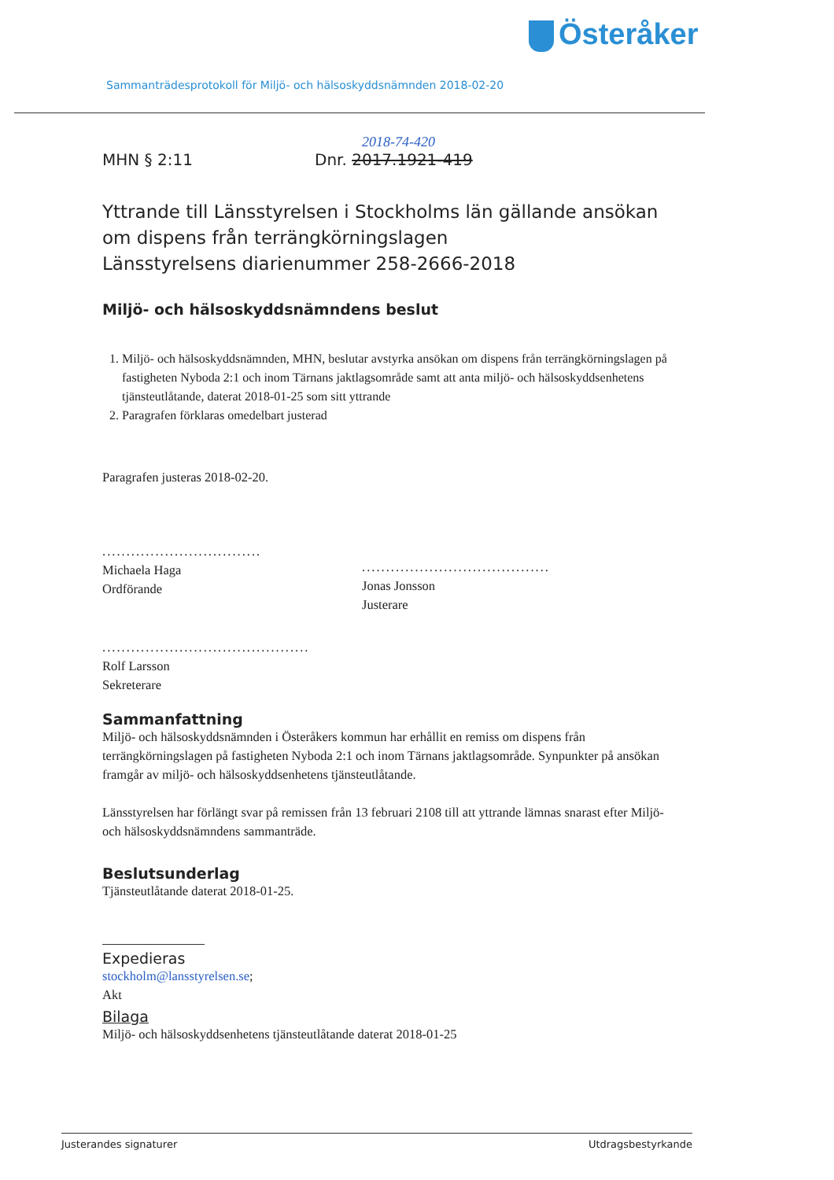Österåker
Sammanträdesprotokoll för Miljö- och hälsoskyddsnämnden 2018-02-20
2018-74-420
MHN § 2:11 Dnr. 2017.1921-419
Yttrande till Länsstyrelsen i Stockholms län gällande ansökan om dispens från terrängkörningslagen
Länsstyrelsens diarienummer 258-2666-2018
Miljö- och hälsoskyddsnämndens beslut
1. Miljö- och hälsoskyddsnämnden, MHN, beslutar avstyrka ansökan om dispens från terrängkörningslagen på fastigheten Nyboda 2:1 och inom Tärnans jaktlagsområde samt att anta miljö- och hälsoskyddsenhetens tjänsteutlåtande, daterat 2018-01-25 som sitt yttrande
2. Paragrafen förklaras omedelbart justerad
Paragrafen justeras 2018-02-20.
.................................
Michaela Haga
Ordförande
...........................................
Rolf Larsson
Sekreterare
.......................................
Jonas Jonsson
Justerare
Sammanfattning
Miljö- och hälsoskyddsnämnden i Österåkers kommun har erhållit en remiss om dispens från terrängkörningslagen på fastigheten Nyboda 2:1 och inom Tärnans jaktlagsområde. Synpunkter på ansökan framgår av miljö- och hälsoskyddsenhetens tjänsteutlåtande.
Länsstyrelsen har förlängt svar på remissen från 13 februari 2108 till att yttrande lämnas snarast efter Miljö- och hälsoskyddsnämndens sammanträde.
Beslutsunderlag
Tjänsteutlåtande daterat 2018-01-25.
Expedieras
stockholm@lansstyrelsen.se;
Akt
Bilaga
Miljö- och hälsoskyddsenhetens tjänsteutlåtande daterat 2018-01-25
Justerandes signaturer Utdragsbestyrkande